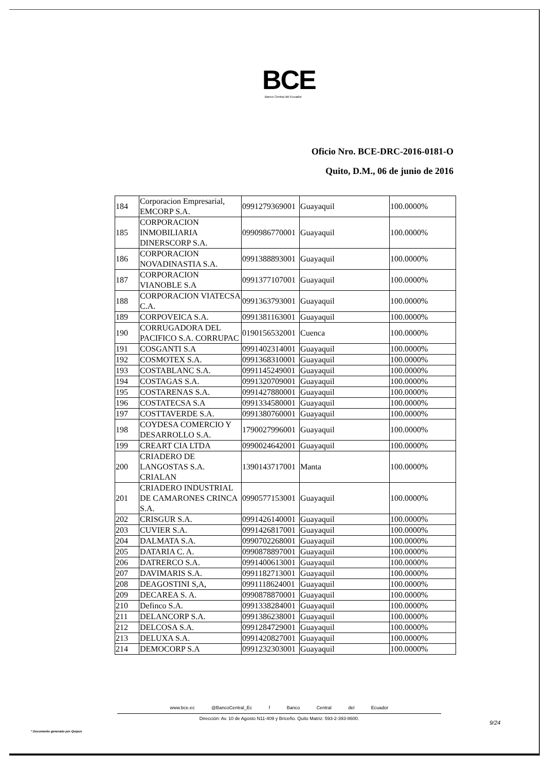BCE
Banco Central del Ecuador
Oficio Nro. BCE-DRC-2016-0181-O
Quito, D.M., 06 de junio de 2016
| 184 | Corporacion Empresarial, EMCORP S.A. | 0991279369001 | Guayaquil | 100.0000% |
| 185 | CORPORACION INMOBILIARIA DINERSCORP S.A. | 0990986770001 | Guayaquil | 100.0000% |
| 186 | CORPORACION NOVADINASTIA S.A. | 0991388893001 | Guayaquil | 100.0000% |
| 187 | CORPORACION VIANOBLE S.A | 0991377107001 | Guayaquil | 100.0000% |
| 188 | CORPORACION VIATECSA C.A. | 0991363793001 | Guayaquil | 100.0000% |
| 189 | CORPOVEICA S.A. | 0991381163001 | Guayaquil | 100.0000% |
| 190 | CORRUGADORA DEL PACIFICO S.A. CORRUPAC | 0190156532001 | Cuenca | 100.0000% |
| 191 | COSGANTI S.A | 0991402314001 | Guayaquil | 100.0000% |
| 192 | COSMOTEX S.A. | 0991368310001 | Guayaquil | 100.0000% |
| 193 | COSTABLANC S.A. | 0991145249001 | Guayaquil | 100.0000% |
| 194 | COSTAGAS S.A. | 0991320709001 | Guayaquil | 100.0000% |
| 195 | COSTARENAS S.A. | 0991427880001 | Guayaquil | 100.0000% |
| 196 | COSTATECSA S.A | 0991334580001 | Guayaquil | 100.0000% |
| 197 | COSTTAVERDE S.A. | 0991380760001 | Guayaquil | 100.0000% |
| 198 | COYDESA COMERCIO Y DESARROLLO S.A. | 1790027996001 | Guayaquil | 100.0000% |
| 199 | CREART CIA LTDA | 0990024642001 | Guayaquil | 100.0000% |
| 200 | CRIADERO DE LANGOSTAS S.A. CRIALAN | 1390143717001 | Manta | 100.0000% |
| 201 | CRIADERO INDUSTRIAL DE CAMARONES CRINCA S.A. | 0990577153001 | Guayaquil | 100.0000% |
| 202 | CRISGUR S.A. | 0991426140001 | Guayaquil | 100.0000% |
| 203 | CUVIER S.A. | 0991426817001 | Guayaquil | 100.0000% |
| 204 | DALMATA S.A. | 0990702268001 | Guayaquil | 100.0000% |
| 205 | DATARIA C. A. | 0990878897001 | Guayaquil | 100.0000% |
| 206 | DATRERCO S.A. | 0991400613001 | Guayaquil | 100.0000% |
| 207 | DAVIMARIS S.A. | 0991182713001 | Guayaquil | 100.0000% |
| 208 | DEAGOSTINI S,A, | 0991118624001 | Guayaquil | 100.0000% |
| 209 | DECAREA S. A. | 0990878870001 | Guayaquil | 100.0000% |
| 210 | Definco S.A. | 0991338284001 | Guayaquil | 100.0000% |
| 211 | DELANCORP S.A. | 0991386238001 | Guayaquil | 100.0000% |
| 212 | DELCOSA S.A. | 0991284729001 | Guayaquil | 100.0000% |
| 213 | DELUXA S.A. | 0991420827001 | Guayaquil | 100.0000% |
| 214 | DEMOCORP S.A | 0991232303001 | Guayaquil | 100.0000% |
www.bce.ec @BancoCentral_Ec f Banco Central del Ecuador
Dirección: Av. 10 de Agosto N11-409 y Briceño. Quito Matriz: 593-2-393-8600.
9/24
* Documento generado por Quipux